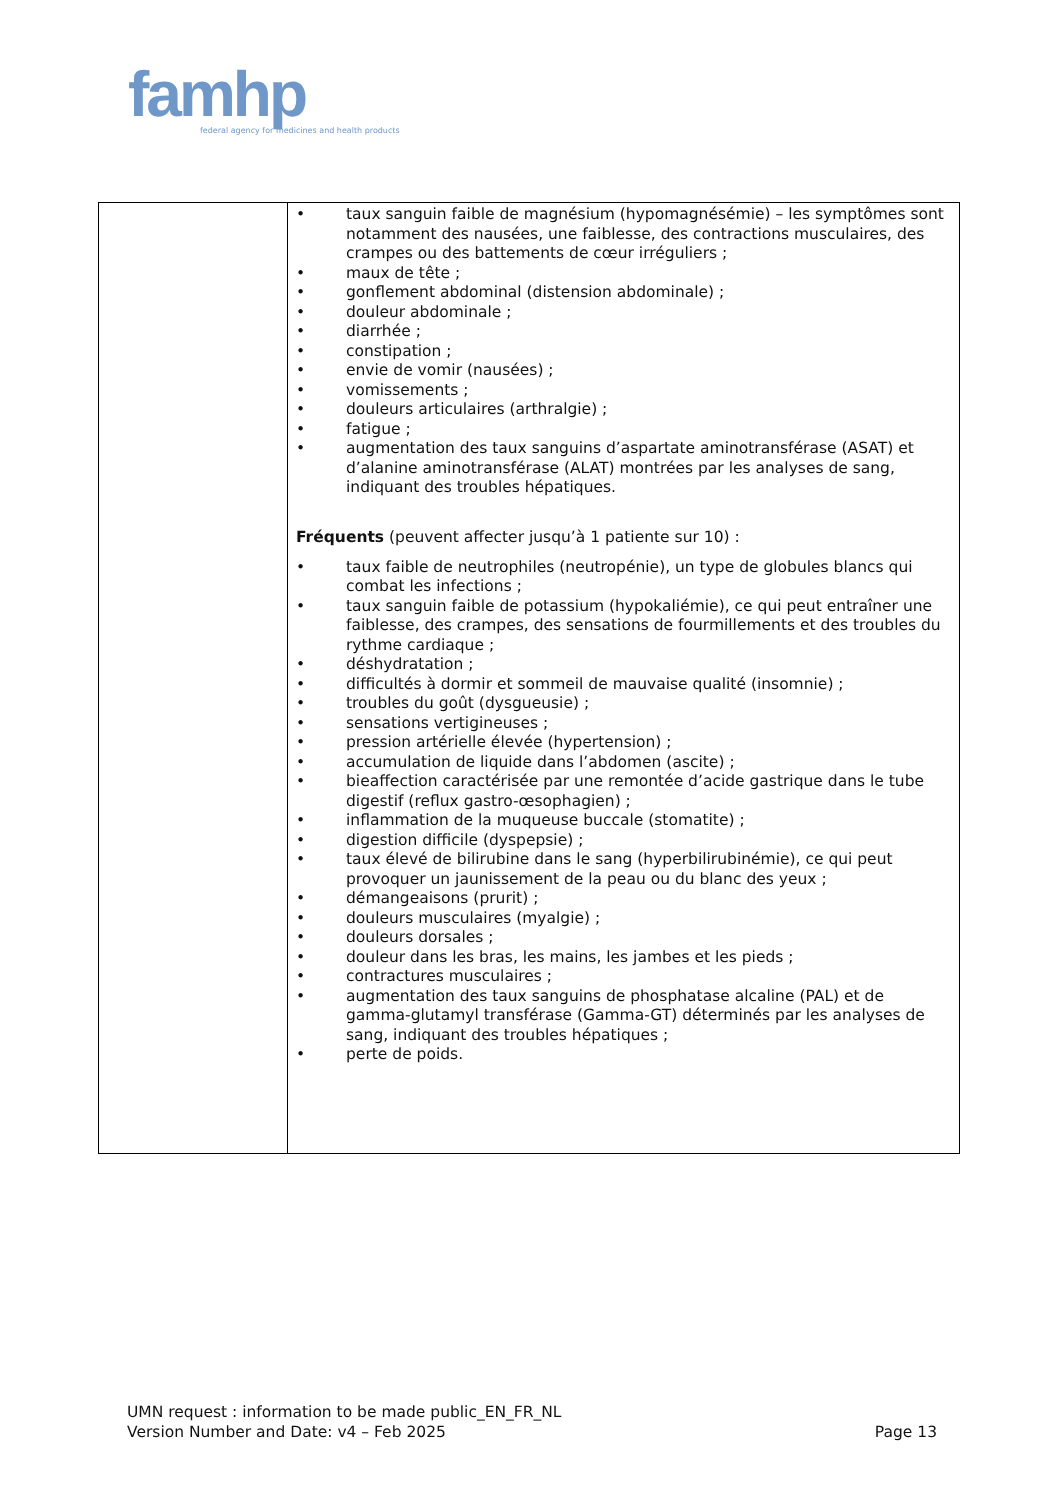famhp
federal agency for medicines and health products
| | • taux sanguin faible de magnésium (hypomagnésémie) – les symptômes sont notamment des nausées, une faiblesse, des contractions musculaires, des crampes ou des battements de cœur irréguliers ; • maux de tête ; • gonflement abdominal (distension abdominale) ; • douleur abdominale ; • diarrhée ; • constipation ; • envie de vomir (nausées) ; • vomissements ; • douleurs articulaires (arthralgie) ; • fatigue ; • augmentation des taux sanguins d’aspartate aminotransférase (ASAT) et d’alanine aminotransférase (ALAT) montrées par les analyses de sang, indiquant des troubles hépatiques. Fréquents (peuvent affecter jusqu’à 1 patiente sur 10) : • taux faible de neutrophiles (neutropénie), un type de globules blancs qui combat les infections ; • taux sanguin faible de potassium (hypokaliémie), ce qui peut entraîner une faiblesse, des crampes, des sensations de fourmillements et des troubles du rythme cardiaque ; • déshydratation ; • difficultés à dormir et sommeil de mauvaise qualité (insomnie) ; • troubles du goût (dysgueusie) ; • sensations vertigineuses ; • pression artérielle élevée (hypertension) ; • accumulation de liquide dans l’abdomen (ascite) ; • bieaffection caractérisée par une remontée d’acide gastrique dans le tube digestif (reflux gastro-œsophagien) ; • inflammation de la muqueuse buccale (stomatite) ; • digestion difficile (dyspepsie) ; • taux élevé de bilirubine dans le sang (hyperbilirubinémie), ce qui peut provoquer un jaunissement de la peau ou du blanc des yeux ; • démangeaisons (prurit) ; • douleurs musculaires (myalgie) ; • douleurs dorsales ; • douleur dans les bras, les mains, les jambes et les pieds ; • contractures musculaires ; • augmentation des taux sanguins de phosphatase alcaline (PAL) et de gamma-glutamyl transférase (Gamma-GT) déterminés par les analyses de sang, indiquant des troubles hépatiques ; • perte de poids. |
UMN request : information to be made public_EN_FR_NL
Version Number and Date: v4 – Feb 2025 Page 13